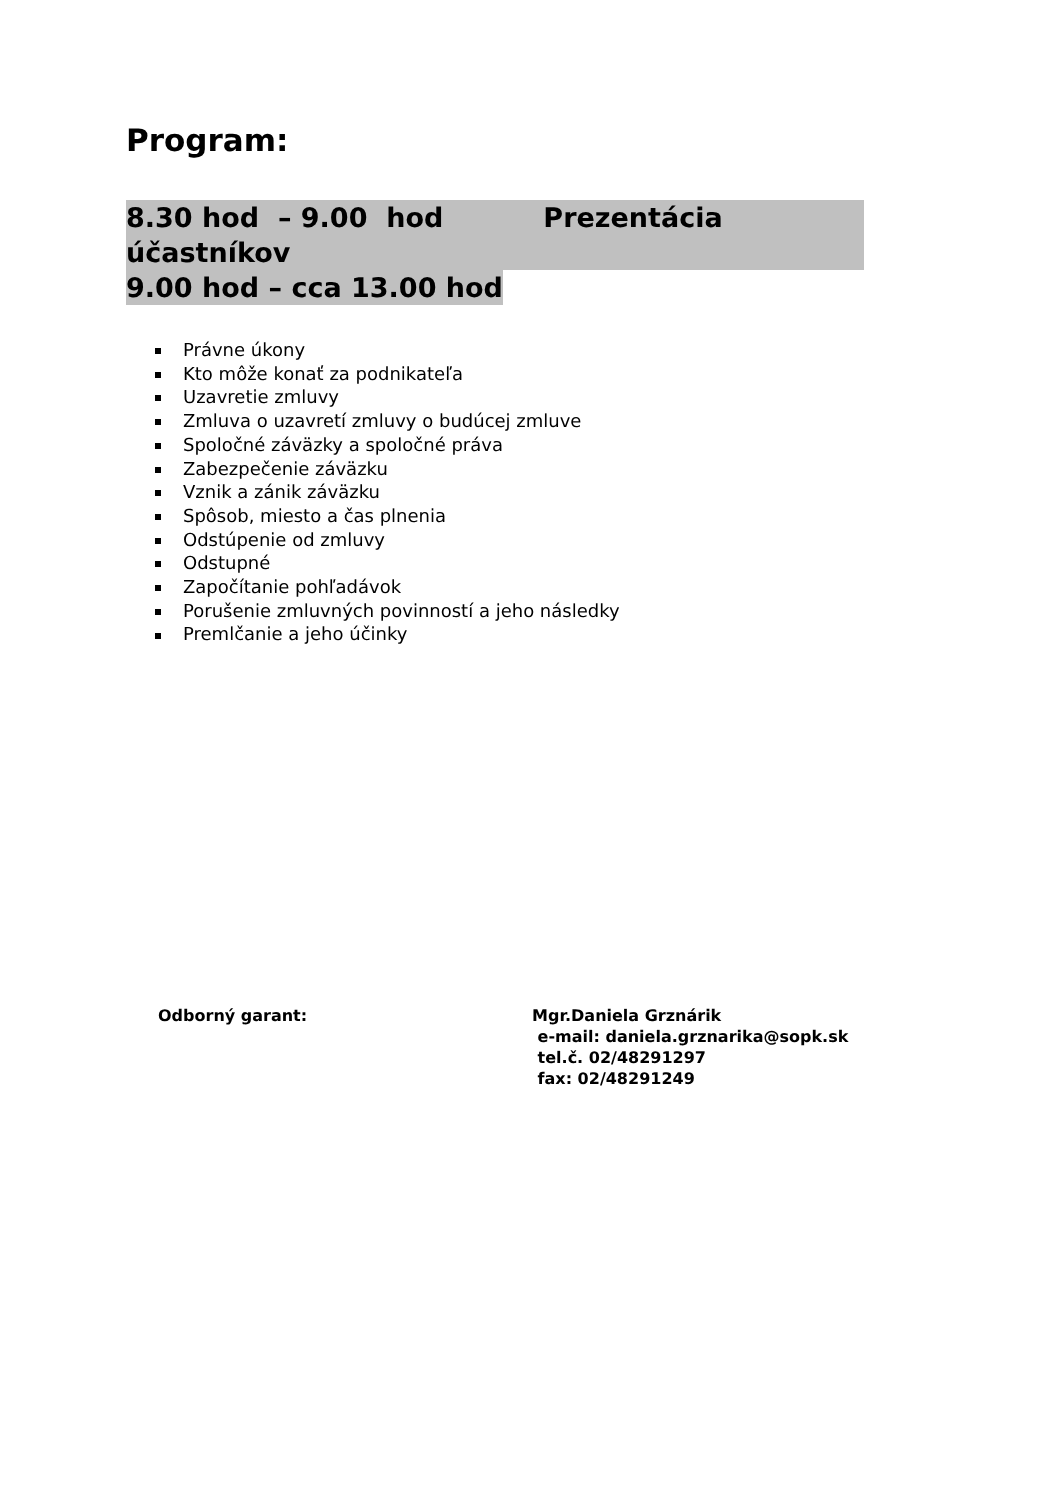Program:
8.30 hod – 9.00 hod Prezentácia účastníkov
9.00 hod – cca 13.00 hod
Právne úkony
Kto môže konať za podnikateľa
Uzavretie zmluvy
Zmluva o uzavretí zmluvy o budúcej zmluve
Spoločné záväzky a spoločné práva
Zabezpečenie záväzku
Vznik a zánik záväzku
Spôsob, miesto a čas plnenia
Odstúpenie od zmluvy
Odstupné
Započítanie pohľadávok
Porušenie zmluvných povinností a jeho následky
Premlčanie a jeho účinky
Odborný garant:
Mgr.Daniela Grznárik
e-mail: daniela.grznarika@sopk.sk
tel.č. 02/48291297
fax: 02/48291249